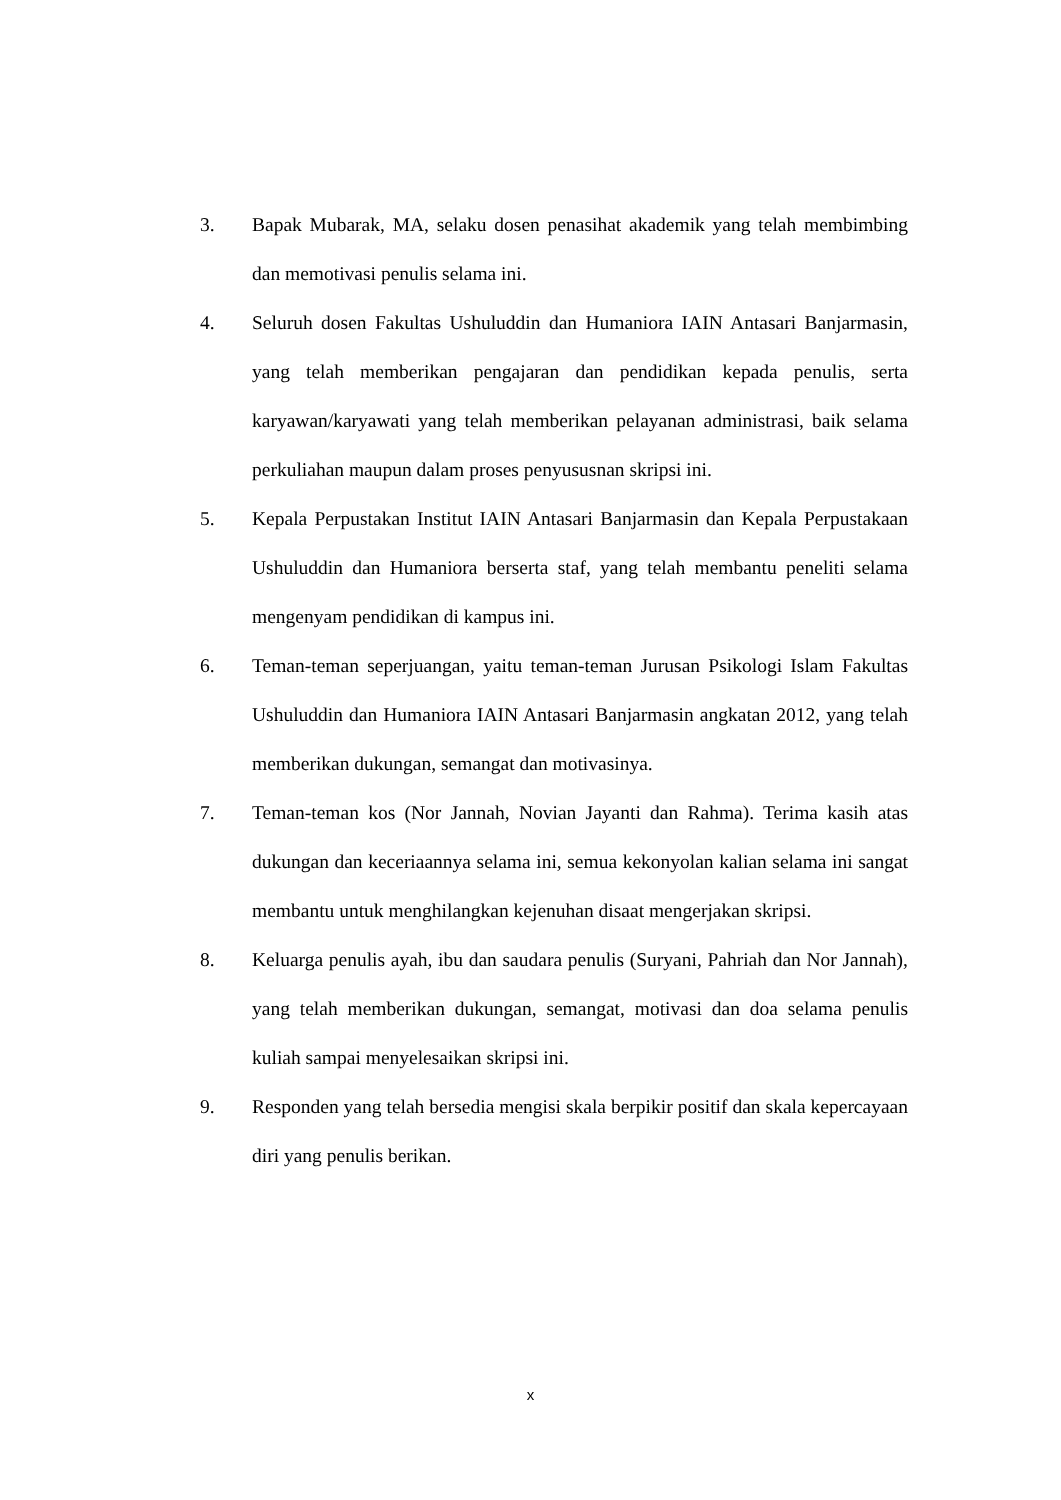3. Bapak Mubarak, MA, selaku dosen penasihat akademik yang telah membimbing dan memotivasi penulis selama ini.
4. Seluruh dosen Fakultas Ushuluddin dan Humaniora IAIN Antasari Banjarmasin, yang telah memberikan pengajaran dan pendidikan kepada penulis, serta karyawan/karyawati yang telah memberikan pelayanan administrasi, baik selama perkuliahan maupun dalam proses penyususnan skripsi ini.
5. Kepala Perpustakan Institut IAIN Antasari Banjarmasin dan Kepala Perpustakaan Ushuluddin dan Humaniora berserta staf, yang telah membantu peneliti selama mengenyam pendidikan di kampus ini.
6. Teman-teman seperjuangan, yaitu teman-teman Jurusan Psikologi Islam Fakultas Ushuluddin dan Humaniora IAIN Antasari Banjarmasin angkatan 2012, yang telah memberikan dukungan, semangat dan motivasinya.
7. Teman-teman kos (Nor Jannah, Novian Jayanti dan Rahma). Terima kasih atas dukungan dan keceriaannya selama ini, semua kekonyolan kalian selama ini sangat membantu untuk menghilangkan kejenuhan disaat mengerjakan skripsi.
8. Keluarga penulis ayah, ibu dan saudara penulis (Suryani, Pahriah dan Nor Jannah), yang telah memberikan dukungan, semangat, motivasi dan doa selama penulis kuliah sampai menyelesaikan skripsi ini.
9. Responden yang telah bersedia mengisi skala berpikir positif dan skala kepercayaan diri yang penulis berikan.
x